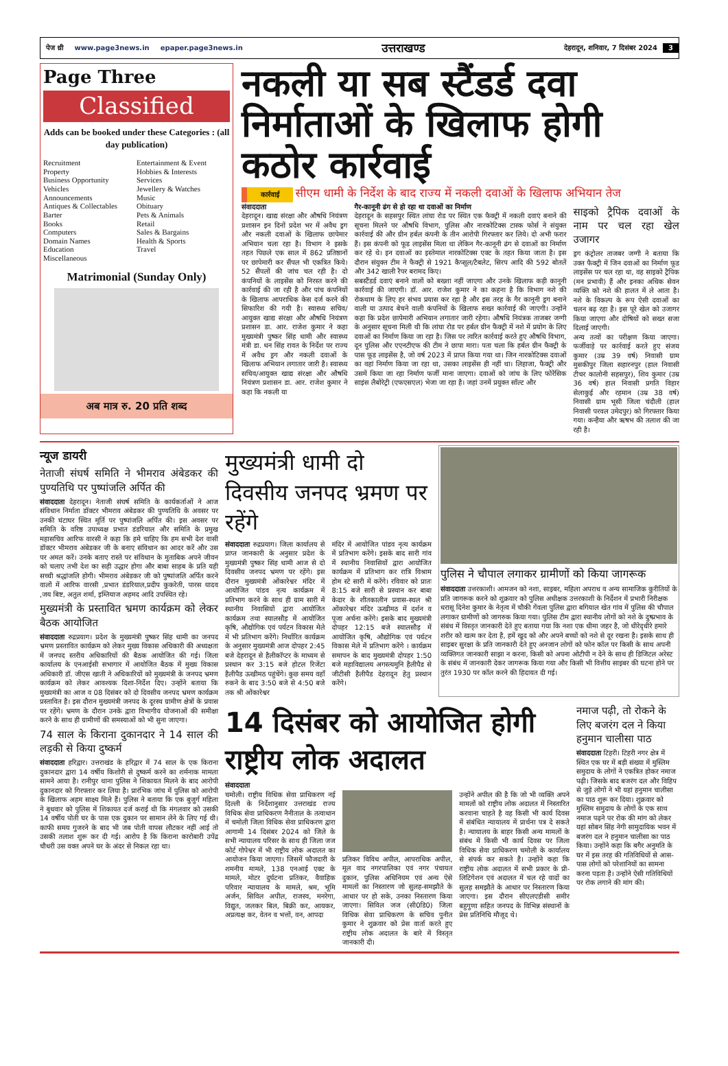पेज थ्री www.page3news.in epaper.page3news.in
उत्तराखण्ड
देहरादून, शनिवार, 7 दिसंबर 2024
3
Page Three
Classified
Adds can be booked under these Categories : (all day publication)
Recruitment
Property
Business Opportunity
Vehicles
Announcements
Antiques & Collectables
Barter
Books
Computers
Domain Names
Education
Miscellaneous
Entertainment & Event
Hobbies & Interests
Services
Jewellery & Watches
Music
Obituary
Pets & Animals
Retail
Sales & Bargains
Health & Sports
Travel
Matrimonial (Sunday Only)
अब मात्र रु. 20 प्रति शब्द
नकली या सब स्टैंडर्ड दवा निर्माताओं के खिलाफ होगी कठोर कार्रवाई
कार्रवाई सीएम धामी के निर्देश के बाद राज्य में नकली दवाओं के खिलाफ अभियान तेज
संवाददाता
देहरादून। खाद्य संरक्षा और औषधि नियंत्रण प्रशासन इन दिनों प्रदेश भर में अवैध ड्रग और नकली दवाओं के खिलाफ छापेमार अभियान चला रहा है। विभाग ने इसके तहत पिछले एक साल में 862 प्रतिष्ठानों पर छापेमारी कर सैंपल भी एकत्रित किये। 52 सैंपलों की जांच चल रही है। दो कंपनियों के लाइसेंस को निरस्त करने की कार्रवाई की जा रही है और पांच कंपनियों के खिलाफ आपराधिक केस दर्ज करने की सिफारिश की गयी है। स्वास्थ्य सचिव/आयुक्त खाद्य संरक्षा और औषधि नियंत्रण प्रशासन डा. आर. राजेश कुमार ने कहा मुख्यमंत्री पुष्कर सिंह धामी और स्वास्थ्य मंत्री डा. धन सिंह रावत के निर्देश पर राज्य में अवैध ड्रग और नकली दवाओं के खिलाफ अभियान लगातार जारी है। स्वास्थ्य सचिव/आयुक्त खाद्य संरक्षा और औषधि नियंत्रण प्रशासन डा. आर. राजेश कुमार ने कहा कि नकली या
गैर-कानूनी ढंग से हो रहा था दवाओं का निर्माण
देहरादून के सहसपुर स्थित लांघा रोड पर स्थित एक फैक्ट्री में नकली दवाएं बनाने की सूचना मिलने पर औषधि विभाग, पुलिस और नारकोटिक्स टास्क फोर्स ने संयुक्त कार्रवाई की और ग्रीन हर्बल कंपनी के तीन आरोपी गिरफ्तार कर लिये। दो अभी फरार हैं। इस कंपनी को फूड लाइसेंस मिला था लेकिन गैर-कानूनी ढंग से दवाओं का निर्माण कर रहे थे। इन दवाओं का इस्तेमाल नारकोटिक्स एक्ट के तहत किया जाता है। इस दौरान संयुक्त टीम ने फैक्ट्री से 1921 कैप्सूल/टैबलेट, सिरप आदि की 592 बोतलें और 342 खाली रैपर बरामद किए।
सबस्टैंडर्ड दवाएं बनाने वालों को बख्शा नहीं जाएगा और उनके खिलाफ कड़ी कानूनी कार्रवाई की जाएगी। डॉ. आर. राजेश कुमार ने का कहना है कि विभाग नशे की रोकथाम के लिए हर संभव प्रयास कर रहा है और इस तरह के गैर कानूनी ड्रग बनाने वाली या उत्पाद बेचने वाली कंपनियों के खिलाफ सख्त कार्रवाई की जाएगी। उन्होंने कहा कि प्रदेश छापेमारी अभियान लगातार जारी रहेगा। औषधि नियंत्रक ताजबर जग्गी के अनुसार सूचना मिली थी कि लांघा रोड पर हर्बल ग्रीन फैक्ट्री में नशे में प्रयोग के लिए दवाओं का निर्माण किया जा रहा है। जिस पर त्वरित कार्रवाई करते हुए औषधि विभाग, दून पुलिस और एएनटीएफ की टीम ने छापा मारा। पता चला कि हर्बल ग्रीन फैक्ट्री के पास फूड लाइसेंस है, जो वर्ष 2023 में प्राप्त किया गया था। जिन नारकोटिक्स दवाओं का वहां निर्माण किया जा रहा था, उसका लाइसेंस ही नहीं था। लिहाजा, फैक्ट्री और उसमें किया जा रहा निर्माण फर्जी माना जाएगा। दवाओं को जांच के लिए फोरेंसिक साइंस लैबोरेट्री (एफएसएल) भेजा जा रहा है। जहां उनमें प्रयुक्त सॉल्ट और
साइको ट्रैपिक दवाओं के नाम पर चल रहा खेल उजागर
ड्रग कंट्रोलर ताजबर जग्गी ने बताया कि उक्त फैक्ट्री में जिन दवाओं का निर्माण फूड लाइसेंस पर चल रहा था, वह साइको ट्रैपिक (मन प्रभावी) हैं और इनका अधिक सेवन व्यक्ति को नशे की हालत में ले आता है। नशे के विकल्प के रूप ऐसी दवाओं का चलन बढ़ रहा है। इस पूरे खेल को उजागर किया जाएगा और दोषियों को सख्त सजा दिलाई जाएगी।
अन्य तत्वों का परीक्षण किया जाएगा। फर्जीवाड़े पर कार्रवाई करते हुए संजय कुमार (उम्र 39 वर्ष) निवासी ग्राम मुसकीपुर जिला सहारनपुर (हाल निवासी टीचर कालोनी सहसपुर), शिव कुमार (उम्र 36 वर्ष) हाल निवासी प्रगति विहार सेलाकुई और रहमान (उम्र 38 वर्ष) निवासी ग्राम भूसी जिला चंदौली (हाल निवासी परवल उमेदपुर) को गिरफ्तार किया गया। कन्हैया और ऋषभ की तलाश की जा रही है।
न्यूज डायरी
नेताजी संघर्ष समिति ने भीमराव अंबेडकर की पुण्यतिथि पर पुष्पांजलि अर्पित की
संवाददाता देहरादून। नेताजी संघर्ष समिति के कार्यकर्ताओं ने आज संविधान निर्माता डॉक्टर भीमराव अंबेडकर की पुण्यतिथि के अवसर पर उनकी घंटाघर स्थित मूर्ति पर पुष्पांजलि अर्पित की। इस अवसर पर समिति के वरिष्ठ उपाध्यक्ष प्रभात डंडरियाल और समिति के प्रमुख महासचिव आरिफ वारसी ने कहा कि हमे चाहिए कि हम सभी देश वासी डॉक्टर भीमराव अंबेडकर जी के बनाए संविधान का आदर करें और उस पर अमल करें। उनके बताए रास्ते पर संविधान के मुताबिक अपने जीवन को चलाए तभी देश का सही उद्धार होगा और बाबा साहब के प्रति यही सच्ची श्रद्धांजलि होगी। भीमराव अंबेडकर जी को पुष्पांजलि अर्पित करने वालों में आरिफ वारसी ,प्रभात डंडरियाल,प्रदीप कुकरेती, पारस यादव ,जय बिष्ट, अतुल शर्मा, इम्तियाज अहमद आदि उपस्थित रहे।
मुख्यमंत्री के प्रस्तावित भ्रमण कार्यक्रम को लेकर बैठक आयोजित
संवाददाता रुद्रप्रयाग। प्रदेश के मुख्यमंत्री पुष्कर सिंह धामी का जनपद भ्रमण प्रस्तावित कार्यक्रम को लेकर मुख्य विकास अधिकारी की अध्यक्षता में जनपद स्तरीय अधिकारियों की बैठक आयोजित की गई। जिला कार्यालय के एनआईसी सभागार में आयोजित बैठक में मुख्य विकास अधिकारी डॉ. जीएस खाती ने अधिकारियों को मुख्यमंत्री के जनपद भ्रमण कार्यक्रम को लेकर आवश्यक दिशा-निर्देश दिए। उन्होंने बताया कि मुख्यमंत्री का आज व 08 दिसंबर को दो दिवसीय जनपद भ्रमण कार्यक्रम प्रस्तावित है। इस दौरान मुख्यमंत्री जनपद के दूरस्थ ग्रामीण क्षेत्रों के प्रवास पर रहेंगे। भ्रमण के दौरान उनके द्वारा विभागीय योजनाओं की समीक्षा करने के साथ ही ग्रामीणों की समस्याओं को भी सुना जाएगा।
74 साल के किराना दुकानदार ने 14 साल की लड़की से किया दुष्कर्म
संवाददाता हरिद्वार। उत्तराखंड के हरिद्वार में 74 साल के एक किराना दुकानदार द्वारा 14 वर्षीय किशोरी से दुष्कर्म करने का शर्मनाक मामला सामने आया है। रानीपुर थाना पुलिस ने शिकायत मिलने के बाद आरोपी दुकानदार को गिरफ्तार कर लिया है। प्रारंभिक जांच में पुलिस को आरोपी के खिलाफ अहम साक्ष्य मिले हैं। पुलिस ने बताया कि एक बुजुर्ग महिला ने बुधवार को पुलिस में शिकायत दर्ज कराई थी कि मंगलवार को उसकी 14 वर्षीय पोती घर के पास एक दुकान पर सामान लेने के लिए गई थी। काफी समय गुजरने के बाद भी जब पोती वापस लौटकर नहीं आई तो उसकी तलाश शुरू कर दी गई। आरोप है कि किराना कारोबारी उपेंद्र चौधरी उस वक्त अपने घर के अंदर से निकल रहा था।
मुख्यमंत्री धामी दो दिवसीय जनपद भ्रमण पर रहेंगे
संवाददाता रुद्रप्रयाग। जिला कार्यालय से प्राप्त जानकारी के अनुसार प्रदेश के मुख्यमंत्री पुष्कर सिंह धामी आज से दो दिवसीय जनपद भ्रमण पर रहेंगे। इस दौरान मुख्यमंत्री ओंकारेश्वर मंदिर में आयोजित पांडव नृत्य कार्यक्रम में प्रतिभाग करने के साथ ही ग्राम सारी में स्थानीय निवासियों द्वारा आयोजित कार्यक्रम तथा स्यालसौड़ में आयोजित कृषि, औद्योगिक एवं पर्यटन विकास मेले में भी प्रतिभाग करेंगे। निर्धारित कार्यक्रम के अनुसार मुख्यमंत्री आज दोपहर 2:45 बजे देहरादून से हैलीकॉप्टर के माध्यम से प्रस्थान कर 3:15 बजे होटल रिजेंटा हैलीपैड ऊखीमठ पहुंचेंगे। कुछ समय वहाँ रुकने के बाद 3:50 बजे से 4:50 बजे तक श्री ओंकारेश्वर
मंदिर में आयोजित पांडव नृत्य कार्यक्रम में प्रतिभाग करेंगे। इसके बाद सारी गांव में स्थानीय निवासियों द्वारा आयोजित कार्यक्रम में प्रतिभाग कर रात्रि विश्राम होम स्टे सारी में करेंगे। रविवार को प्रातः 8:15 बजे सारी से प्रस्थान कर बाबा केदार के शीतकालीन प्रवास-स्थल श्री ओंकारेश्वर मंदिर ऊखीमठ में दर्शन व पूजा अर्चना करेंगे। इसके बाद मुख्यमंत्री दोपहर 12:15 बजे स्यालसौड़ में आयोजित कृषि, औद्योगिक एवं पर्यटन विकास मेले में प्रतिभाग करेंगे । कार्यक्रम समापन के बाद मुख्यमंत्री दोपहर 1:50 बजे महाविद्यालय अगस्त्यमुनि हैलीपैड से जीटीसी हैलीपैड देहरादून हेतु प्रस्थान करेंगे।
पुलिस ने चौपाल लगाकर ग्रामीणों को किया जागरूक
संवाददाता उत्तरकाशी। आमजन को नशा, साइबर, महिला अपराध व अन्य सामाजिक कुरीतियों के प्रति जागरूक करने को शुक्रवार को पुलिस अधीक्षक उत्तरकाशी के निर्देशन में प्रभारी निरीक्षक धरासू दिनेश कुमार के नेतृत्व में चौकी गेंवला पुलिस द्वारा बगियाल खेत गांव में पुलिस की चौपाल लगाकर ग्रामीणों को जागरुक किया गया। पुलिस टीम द्वारा स्थानीय लोगों को नशे के दुष्प्रभाव के संबंध में विस्तृत जानकारी देते हुए बताया गया कि नशा एक धीमा जहर है, जो धीरेदृधीरे हमारे शरीर को खत्म कर देता है, हमें खुद को और अपने बच्चों को नशे से दूर रखना है। इसके साथ ही साइबर सुरक्षा के प्रति जानकारी देते हुए अनजान लोगों को फोन कॉल पर किसी के साथ अपनी व्यक्तिगत जानकारी साझा न करना, किसी को अपना ओटीपी न देने के साथ ही डिजिटल अरेस्ट के संबंध में जानकारी देकर जागरूक किया गया और किसी भी वित्तीय साइबर की घटना होने पर तुरंत 1930 पर कॉल करने की हिदायत दी गई।
14 दिसंबर को आयोजित होगी राष्ट्रीय लोक अदालत
संवाददाता
चमोली। राष्ट्रीय विधिक सेवा प्राधिकरण नई दिल्ली के निर्देशानुसार उत्तराखंड राज्य विधिक सेवा प्राधिकरण नैनीताल के तत्वाधान में चमोली जिला विधिक सेवा प्राधिकरण द्वारा आगामी 14 दिसंबर 2024 को जिले के सभी न्यायालय परिसर के साथ ही जिला जज कोर्ट गोपेश्वर में भी राष्ट्रीय लोक अदालत का आयोजन किया जाएगा। जिसमें फौजदारी के शमनीय मामले, 138 एनआई एक्ट के मामले, मोटर दुर्घटना प्रतिकर, वैवाहिक परिवार न्यायालय के मामले, श्रम, भूमि अर्जन, सिविल अपील, राजस्व, मनरेगा, विद्युत, जलकर बिल, बिक्री कर, आयकर, अप्रत्यक्ष कर, वेतन व भत्तों, वन, आपदा
प्रतिकर विविध अपील, आपराधिक अपील, मूल वाद नगरपालिका एवं नगर पंचायत दुकान, पुलिस अधिनियम एवं अन्य ऐसे मामलों का निस्तारण जो सुलह-समझौते के आधार पर हो सके, उनका निस्तारण किया जाएगा। सिविल जज (सी0डि0) जिला विधिक सेवा प्राधिकरण के सचिव पुनीत कुमार ने शुक्रवार को प्रेस वार्ता करते हुए राष्ट्रीय लोक अदालत के बारे में विस्तृत जानकारी दी।
उन्होंने अपील की है कि जो भी व्यक्ति अपने मामलों को राष्ट्रीय लोक अदालत में निस्तारित करवाना चाहते है वह किसी भी कार्य दिवस में संबंधित न्यायालय में प्रार्थना पत्र दे सकते है। न्यायालय के बाहर किसी अन्य मामलों के संबंध में किसी भी कार्य दिवस पर जिला विधिक सेवा प्राधिकरण चमोली के कार्यालय से संपर्क कर सकते है। उन्होंने कहा कि राष्ट्रीय लोक अदालत में सभी प्रकार के प्री-लिटिगेशन एवं अदालत में चल रहे वादों का सुलह समझौते के आधार पर निस्तारण किया जाएगा। इस दौरान सीएलएडीसी समीर बहुगुणा सहित जनपद के विभिन्न संस्थानों के प्रेस प्रतिनिधि मौजूद थे।
नमाज पढ़ी, तो रोकने के लिए बजरंग दल ने किया हनुमान चालीसा पाठ
संवाददाता टिहरी। टिहरी नगर क्षेत्र में स्थित एक घर में बड़ी संख्या में मुस्लिम समुदाय के लोगों ने एकत्रित होकर नमाज पढ़ी। जिसके बाद बजरंग दल और विहिप से जुड़े लोगों ने भी यहां हनुमान चालीसा का पाठ शुरू कर दिया। शुक्रवार को मुस्लिम समुदाय के लोगों के एक साथ नमाज पढ़ने पर रोक की मांग को लेकर यहां सोबन सिंह नेगी सामुदायिक भवन में बजरंग दल ने हनुमान चालीसा का पाठ किया। उन्होंने कहा कि बगैर अनुमति के घर में इस तरह की गतिविधियों से आस-पास लोगों को परेशानियों का सामना करना पड़ता है। उन्होंने ऐसी गतिविधियों पर रोक लगाने की मांग की।